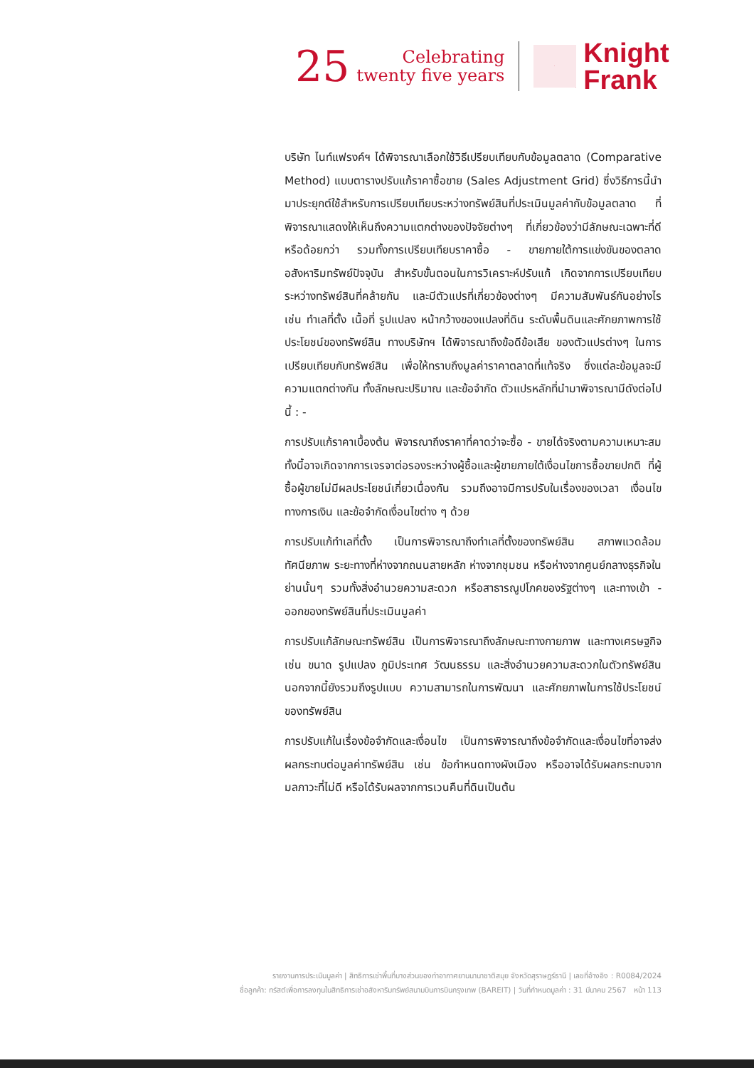25
Celebrating
twenty five years
Knight
Frank
บริษัท ไนท์แฟรงค์ฯ ได้พิจารณาเลือกใช้วิธีเปรียบเทียบกับข้อมูลตลาด (Comparative Method) แบบตารางปรับแก้ราคาซื้อขาย (Sales Adjustment Grid) ซึ่งวิธีการนี้นำมาประยุกต์ใช้สำหรับการเปรียบเทียบระหว่างทรัพย์สินที่ประเมินมูลค่ากับข้อมูลตลาด ที่พิจารณาแสดงให้เห็นถึงความแตกต่างของปัจจัยต่างๆ ที่เกี่ยวข้องว่ามีลักษณะเฉพาะที่ดีหรือด้อยกว่า รวมทั้งการเปรียบเทียบราคาซื้อ - ขายภายใต้การแข่งขันของตลาดอสังหาริมทรัพย์ปัจจุบัน สำหรับขั้นตอนในการวิเคราะห์ปรับแก้ เกิดจากการเปรียบเทียบระหว่างทรัพย์สินที่คล้ายกัน และมีตัวแปรที่เกี่ยวข้องต่างๆ มีความสัมพันธ์กันอย่างไร เช่น ทำเลที่ตั้ง เนื้อที่ รูปแปลง หน้ากว้างของแปลงที่ดิน ระดับพื้นดินและศักยภาพการใช้ประโยชน์ของทรัพย์สิน ทางบริษัทฯ ได้พิจารณาถึงข้อดีข้อเสีย ของตัวแปรต่างๆ ในการเปรียบเทียบกับทรัพย์สิน เพื่อให้ทราบถึงมูลค่าราคาตลาดที่แท้จริง ซึ่งแต่ละข้อมูลจะมีความแตกต่างกัน ทั้งลักษณะปริมาณ และข้อจำกัด ตัวแปรหลักที่นำมาพิจารณามีดังต่อไปนี้ : -
การปรับแก้ราคาเบื้องต้น พิจารณาถึงราคาที่คาดว่าจะซื้อ - ขายได้จริงตามความเหมาะสม ทั้งนี้อาจเกิดจากการเจรจาต่อรองระหว่างผู้ซื้อและผู้ขายภายใต้เงื่อนไขการซื้อขายปกติ ที่ผู้ซื้อผู้ขายไม่มีผลประโยชน์เกี่ยวเนื่องกัน รวมถึงอาจมีการปรับในเรื่องของเวลา เงื่อนไขทางการเงิน และข้อจำกัดเงื่อนไขต่าง ๆ ด้วย
การปรับแก้ทำเลที่ตั้ง เป็นการพิจารณาถึงทำเลที่ตั้งของทรัพย์สิน สภาพแวดล้อม ทัศนียภาพ ระยะทางที่ห่างจากถนนสายหลัก ห่างจากชุมชน หรือห่างจากศูนย์กลางธุรกิจในย่านนั้นๆ รวมทั้งสิ่งอำนวยความสะดวก หรือสาธารณูปโภคของรัฐต่างๆ และทางเข้า - ออกของทรัพย์สินที่ประเมินมูลค่า
การปรับแก้ลักษณะทรัพย์สิน เป็นการพิจารณาถึงลักษณะทางกายภาพ และทางเศรษฐกิจ เช่น ขนาด รูปแปลง ภูมิประเทศ วัฒนธรรม และสิ่งอำนวยความสะดวกในตัวทรัพย์สิน นอกจากนี้ยังรวมถึงรูปแบบ ความสามารถในการพัฒนา และศักยภาพในการใช้ประโยชน์ของทรัพย์สิน
การปรับแก้ในเรื่องข้อจำกัดและเงื่อนไข เป็นการพิจารณาถึงข้อจำกัดและเงื่อนไขที่อาจส่งผลกระทบต่อมูลค่าทรัพย์สิน เช่น ข้อกำหนดทางผังเมือง หรืออาจได้รับผลกระทบจากมลภาวะที่ไม่ดี หรือได้รับผลจากการเวนคืนที่ดินเป็นต้น
รายงานการประเมินมูลค่า | สิทธิการเช่าพื้นที่บางส่วนของท่าอากาศยานนานาชาติสมุย จังหวัดสุราษฎร์ธานี | เลขที่อ้างอิง : R0084/2024
ชื่อลูกค้า: ทรัสต์เพื่อการลงทุนในสิทธิการเช่าอสังหาริมทรัพย์สนามบินการบินกรุงเทพ (BAREIT) | วันที่กำหนดมูลค่า : 31 มีนาคม 2567 หน้า 113